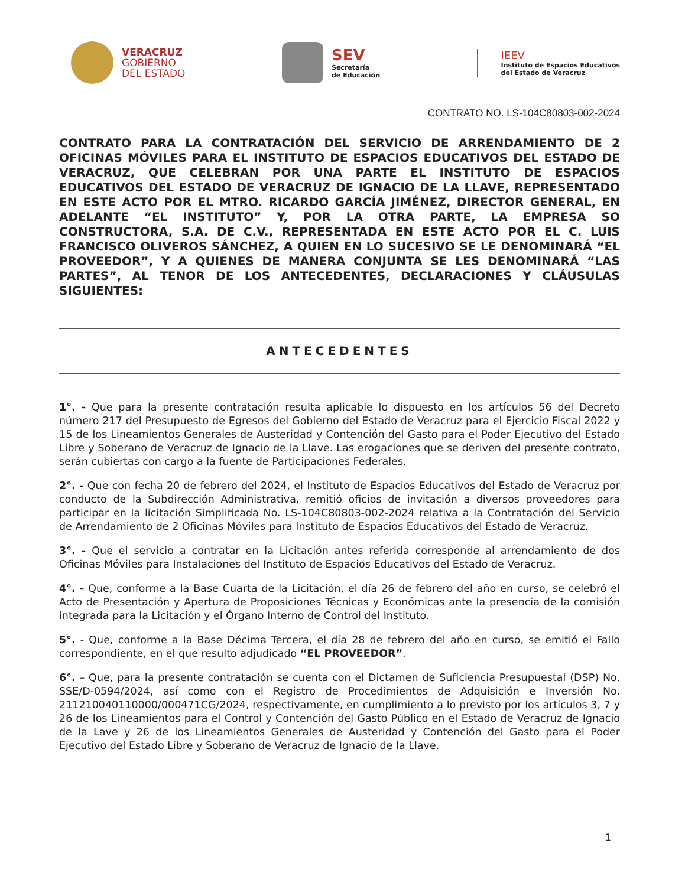VERACRUZ
GOBIERNO
DEL ESTADO
SEV
Secretaría
de Educación
IEEV
Instituto de Espacios Educativos
del Estado de Veracruz
CONTRATO NO. LS-104C80803-002-2024
CONTRATO PARA LA CONTRATACIÓN DEL SERVICIO DE ARRENDAMIENTO DE 2 OFICINAS MÓVILES PARA EL INSTITUTO DE ESPACIOS EDUCATIVOS DEL ESTADO DE VERACRUZ, QUE CELEBRAN POR UNA PARTE EL INSTITUTO DE ESPACIOS EDUCATIVOS DEL ESTADO DE VERACRUZ DE IGNACIO DE LA LLAVE, REPRESENTADO EN ESTE ACTO POR EL MTRO. RICARDO GARCÍA JIMÉNEZ, DIRECTOR GENERAL, EN ADELANTE “EL INSTITUTO” Y, POR LA OTRA PARTE, LA EMPRESA SO CONSTRUCTORA, S.A. DE C.V., REPRESENTADA EN ESTE ACTO POR EL C. LUIS FRANCISCO OLIVEROS SÁNCHEZ, A QUIEN EN LO SUCESIVO SE LE DENOMINARÁ “EL PROVEEDOR”, Y A QUIENES DE MANERA CONJUNTA SE LES DENOMINARÁ “LAS PARTES”, AL TENOR DE LOS ANTECEDENTES, DECLARACIONES Y CLÁUSULAS SIGUIENTES:
ANTECEDENTES
1°. - Que para la presente contratación resulta aplicable lo dispuesto en los artículos 56 del Decreto número 217 del Presupuesto de Egresos del Gobierno del Estado de Veracruz para el Ejercicio Fiscal 2022 y 15 de los Lineamientos Generales de Austeridad y Contención del Gasto para el Poder Ejecutivo del Estado Libre y Soberano de Veracruz de Ignacio de la Llave. Las erogaciones que se deriven del presente contrato, serán cubiertas con cargo a la fuente de Participaciones Federales.
2°. - Que con fecha 20 de febrero del 2024, el Instituto de Espacios Educativos del Estado de Veracruz por conducto de la Subdirección Administrativa, remitió oficios de invitación a diversos proveedores para participar en la licitación Simplificada No. LS-104C80803-002-2024 relativa a la Contratación del Servicio de Arrendamiento de 2 Oficinas Móviles para Instituto de Espacios Educativos del Estado de Veracruz.
3°. - Que el servicio a contratar en la Licitación antes referida corresponde al arrendamiento de dos Oficinas Móviles para Instalaciones del Instituto de Espacios Educativos del Estado de Veracruz.
4°. - Que, conforme a la Base Cuarta de la Licitación, el día 26 de febrero del año en curso, se celebró el Acto de Presentación y Apertura de Proposiciones Técnicas y Económicas ante la presencia de la comisión integrada para la Licitación y el Órgano Interno de Control del Instituto.
5°. - Que, conforme a la Base Décima Tercera, el día 28 de febrero del año en curso, se emitió el Fallo correspondiente, en el que resulto adjudicado “EL PROVEEDOR”.
6°. – Que, para la presente contratación se cuenta con el Dictamen de Suficiencia Presupuestal (DSP) No. SSE/D-0594/2024, así como con el Registro de Procedimientos de Adquisición e Inversión No. 211210040110000/000471CG/2024, respectivamente, en cumplimiento a lo previsto por los artículos 3, 7 y 26 de los Lineamientos para el Control y Contención del Gasto Público en el Estado de Veracruz de Ignacio de la Lave y 26 de los Lineamientos Generales de Austeridad y Contención del Gasto para el Poder Ejecutivo del Estado Libre y Soberano de Veracruz de Ignacio de la Llave.
1